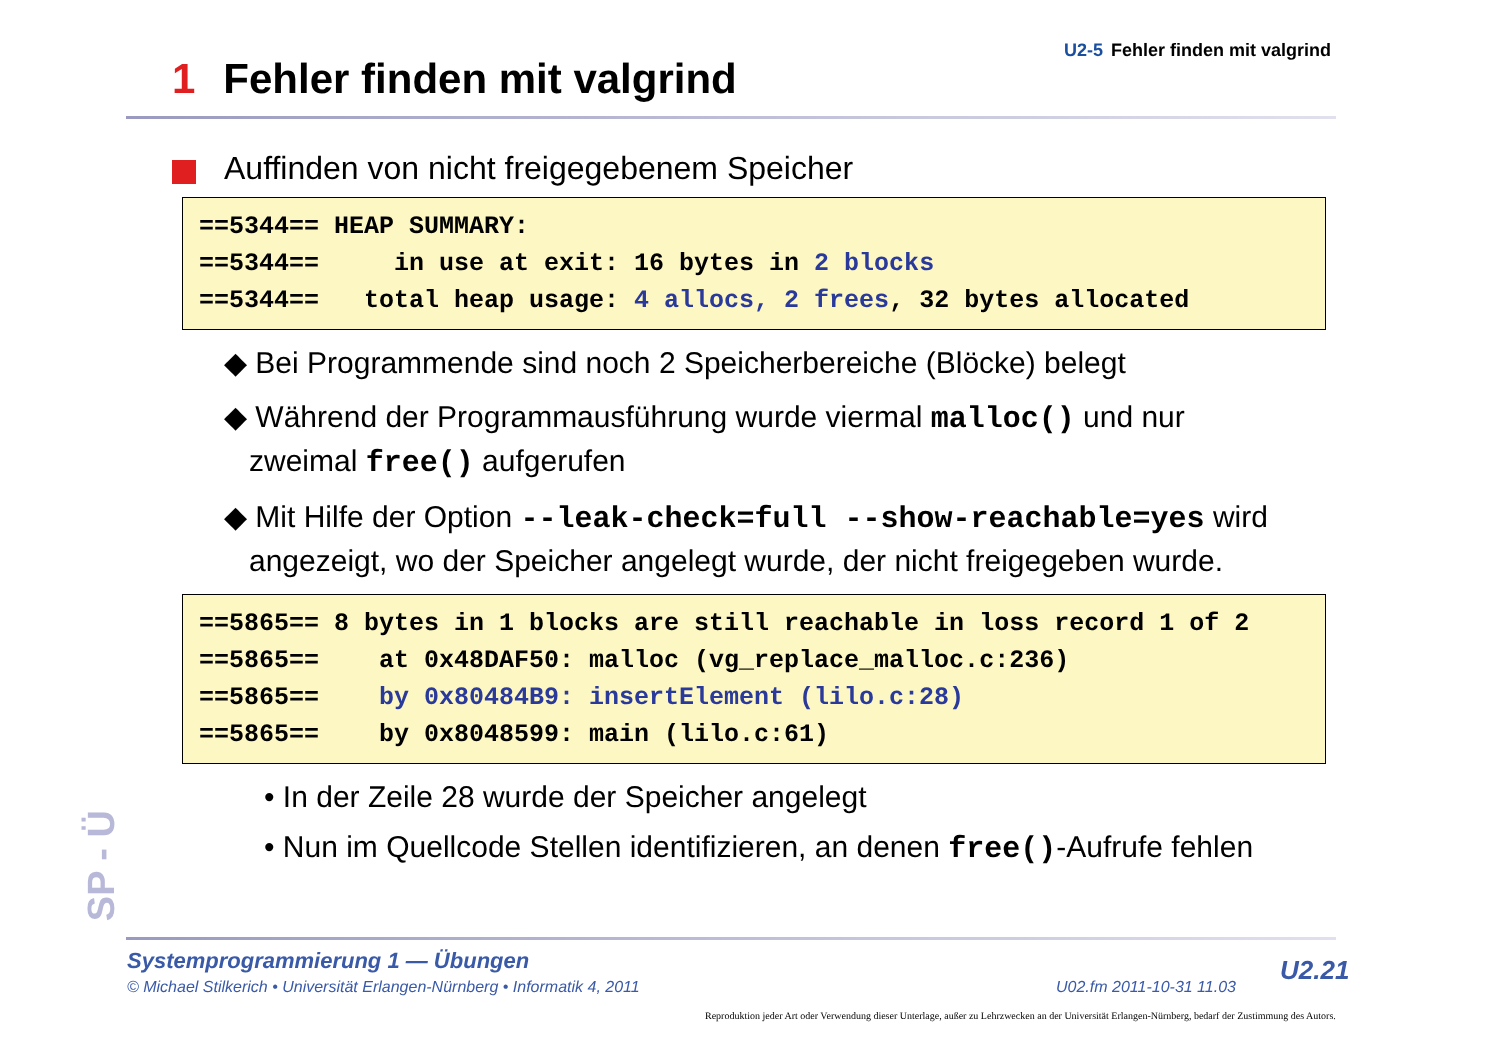U2-5 Fehler finden mit valgrind
1 Fehler finden mit valgrind
Auffinden von nicht freigegebenem Speicher
==5344== HEAP SUMMARY: ==5344== in use at exit: 16 bytes in 2 blocks ==5344== total heap usage: 4 allocs, 2 frees, 32 bytes allocated
◆ Bei Programmende sind noch 2 Speicherbereiche (Blöcke) belegt
◆ Während der Programmausführung wurde viermal malloc() und nur
zweimal free() aufgerufen
◆ Mit Hilfe der Option --leak-check=full --show-reachable=yes wird
angezeigt, wo der Speicher angelegt wurde, der nicht freigegeben wurde.
==5865== 8 bytes in 1 blocks are still reachable in loss record 1 of 2 ==5865== at 0x48DAF50: malloc (vg_replace_malloc.c:236) ==5865== by 0x80484B9: insertElement (lilo.c:28) ==5865== by 0x8048599: main (lilo.c:61)
• In der Zeile 28 wurde der Speicher angelegt
• Nun im Quellcode Stellen identifizieren, an denen free()-Aufrufe fehlen
SP - Ü
Systemprogrammierung 1 — Übungen
© Michael Stilkerich • Universität Erlangen-Nürnberg • Informatik 4, 2011
U02.fm 2011-10-31 11.03
U2.21
Reproduktion jeder Art oder Verwendung dieser Unterlage, außer zu Lehrzwecken an der Universität Erlangen-Nürnberg, bedarf der Zustimmung des Autors.